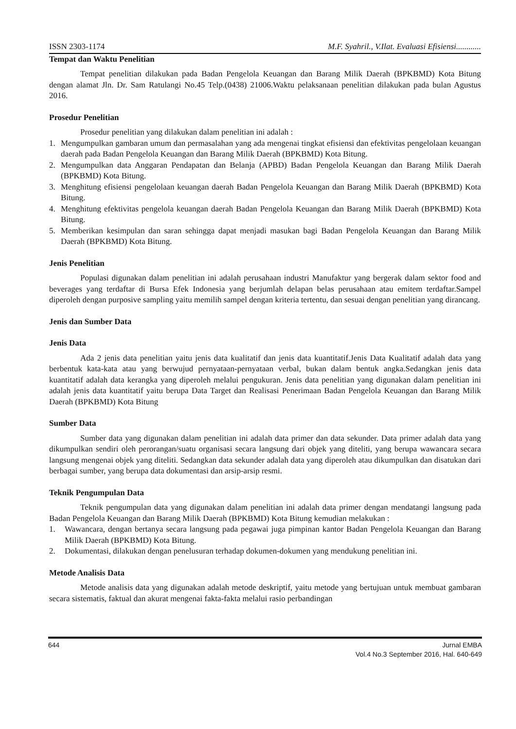ISSN 2303-1174 M.F. Syahril., V.Ilat. Evaluasi Efisiensi............
Tempat dan Waktu Penelitian
Tempat penelitian dilakukan pada Badan Pengelola Keuangan dan Barang Milik Daerah (BPKBMD) Kota Bitung dengan alamat Jln. Dr. Sam Ratulangi No.45 Telp.(0438) 21006.Waktu pelaksanaan penelitian dilakukan pada bulan Agustus 2016.
Prosedur Penelitian
Prosedur penelitian yang dilakukan dalam penelitian ini adalah :
1. Mengumpulkan gambaran umum dan permasalahan yang ada mengenai tingkat efisiensi dan efektivitas pengelolaan keuangan daerah pada Badan Pengelola Keuangan dan Barang Milik Daerah (BPKBMD) Kota Bitung.
2. Mengumpulkan data Anggaran Pendapatan dan Belanja (APBD) Badan Pengelola Keuangan dan Barang Milik Daerah (BPKBMD) Kota Bitung.
3. Menghitung efisiensi pengelolaan keuangan daerah Badan Pengelola Keuangan dan Barang Milik Daerah (BPKBMD) Kota Bitung.
4. Menghitung efektivitas pengelola keuangan daerah Badan Pengelola Keuangan dan Barang Milik Daerah (BPKBMD) Kota Bitung.
5. Memberikan kesimpulan dan saran sehingga dapat menjadi masukan bagi Badan Pengelola Keuangan dan Barang Milik Daerah (BPKBMD) Kota Bitung.
Jenis Penelitian
Populasi digunakan dalam penelitian ini adalah perusahaan industri Manufaktur yang bergerak dalam sektor food and beverages yang terdaftar di Bursa Efek Indonesia yang berjumlah delapan belas perusahaan atau emitem terdaftar.Sampel diperoleh dengan purposive sampling yaitu memilih sampel dengan kriteria tertentu, dan sesuai dengan penelitian yang dirancang.
Jenis dan Sumber Data
Jenis Data
Ada 2 jenis data penelitian yaitu jenis data kualitatif dan jenis data kuantitatif.Jenis Data Kualitatif adalah data yang berbentuk kata-kata atau yang berwujud pernyataan-pernyataan verbal, bukan dalam bentuk angka.Sedangkan jenis data kuantitatif adalah data kerangka yang diperoleh melalui pengukuran. Jenis data penelitian yang digunakan dalam penelitian ini adalah jenis data kuantitatif yaitu berupa Data Target dan Realisasi Penerimaan Badan Pengelola Keuangan dan Barang Milik Daerah (BPKBMD) Kota Bitung
Sumber Data
Sumber data yang digunakan dalam penelitian ini adalah data primer dan data sekunder. Data primer adalah data yang dikumpulkan sendiri oleh perorangan/suatu organisasi secara langsung dari objek yang diteliti, yang berupa wawancara secara langsung mengenai objek yang diteliti. Sedangkan data sekunder adalah data yang diperoleh atau dikumpulkan dan disatukan dari berbagai sumber, yang berupa data dokumentasi dan arsip-arsip resmi.
Teknik Pengumpulan Data
Teknik pengumpulan data yang digunakan dalam penelitian ini adalah data primer dengan mendatangi langsung pada Badan Pengelola Keuangan dan Barang Milik Daerah (BPKBMD) Kota Bitung kemudian melakukan :
1. Wawancara, dengan bertanya secara langsung pada pegawai juga pimpinan kantor Badan Pengelola Keuangan dan Barang Milik Daerah (BPKBMD) Kota Bitung.
2. Dokumentasi, dilakukan dengan penelusuran terhadap dokumen-dokumen yang mendukung penelitian ini.
Metode Analisis Data
Metode analisis data yang digunakan adalah metode deskriptif, yaitu metode yang bertujuan untuk membuat gambaran secara sistematis, faktual dan akurat mengenai fakta-fakta melalui rasio perbandingan
644 Jurnal EMBA
Vol.4 No.3 September 2016, Hal. 640-649